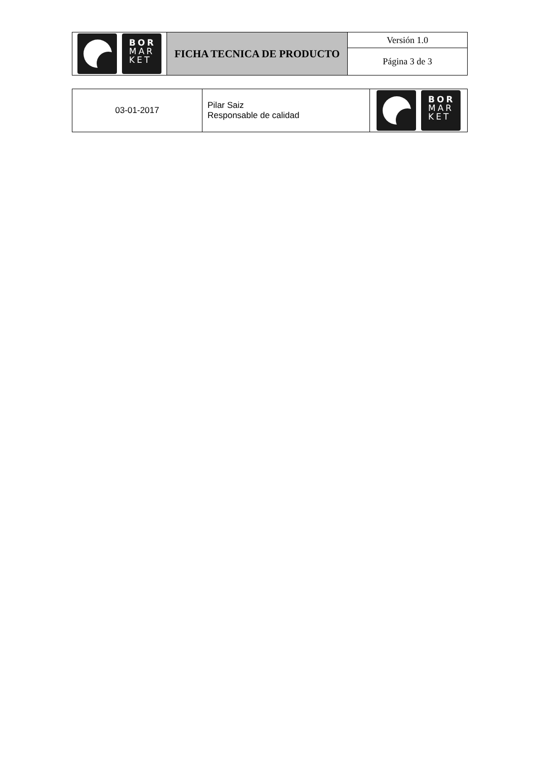| BOR MAR KET | FICHA TECNICA DE PRODUCTO | Versión 1.0 |
| | | Página 3 de 3 |
| 03-01-2017 | Pilar Saiz Responsable de calidad | BOR MAR KET |